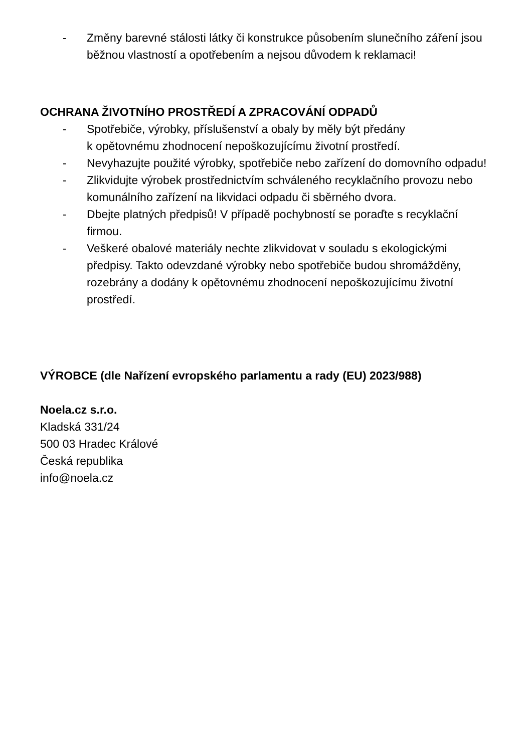- Změny barevné stálosti látky či konstrukce působením slunečního záření jsou běžnou vlastností a opotřebením a nejsou důvodem k reklamaci!
OCHRANA ŽIVOTNÍHO PROSTŘEDÍ A ZPRACOVÁNÍ ODPADŮ
- Spotřebiče, výrobky, příslušenství a obaly by měly být předány
k opětovnému zhodnocení nepoškozujícímu životní prostředí.
- Nevyhazujte použité výrobky, spotřebiče nebo zařízení do domovního odpadu!
- Zlikvidujte výrobek prostřednictvím schváleného recyklačního provozu nebo komunálního zařízení na likvidaci odpadu či sběrného dvora.
- Dbejte platných předpisů! V případě pochybností se poraďte s recyklační firmou.
- Veškeré obalové materiály nechte zlikvidovat v souladu s ekologickými předpisy. Takto odevzdané výrobky nebo spotřebiče budou shromážděny, rozebrány a dodány k opětovnému zhodnocení nepoškozujícímu životní prostředí.
VÝROBCE (dle Nařízení evropského parlamentu a rady (EU) 2023/988)
Noela.cz s.r.o.
Kladská 331/24
500 03 Hradec Králové
Česká republika
info@noela.cz